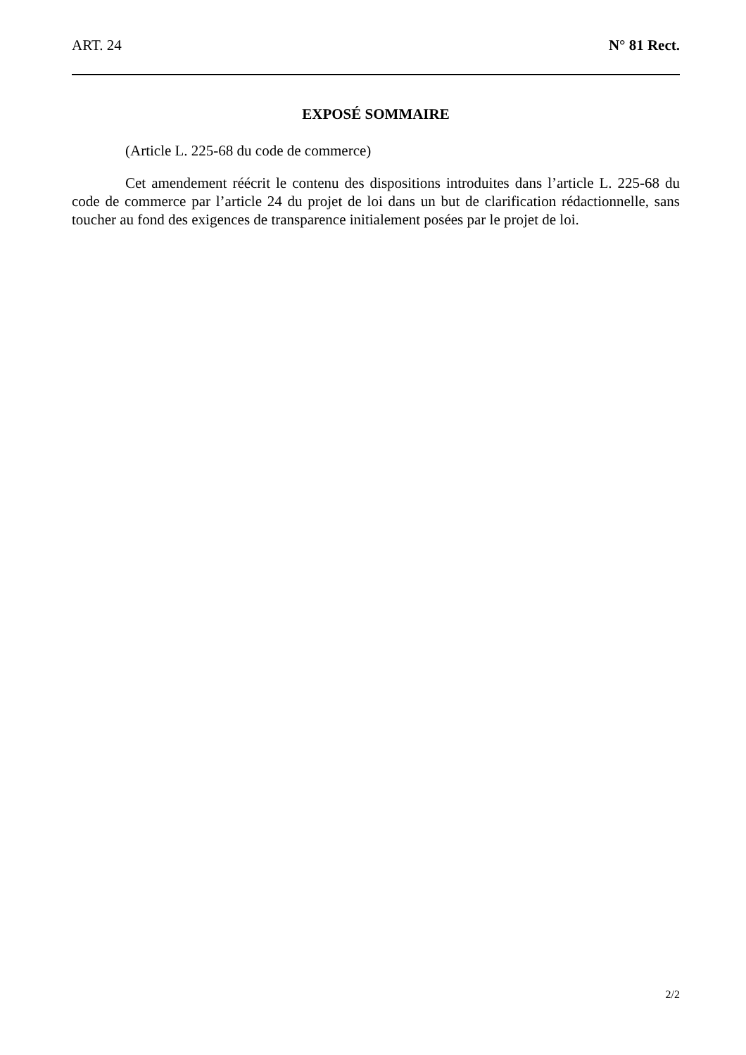ART. 24 N° 81 Rect.
EXPOSÉ SOMMAIRE
(Article L. 225-68 du code de commerce)
Cet amendement réécrit le contenu des dispositions introduites dans l’article L. 225-68 du code de commerce par l’article 24 du projet de loi dans un but de clarification rédactionnelle, sans toucher au fond des exigences de transparence initialement posées par le projet de loi.
2/2